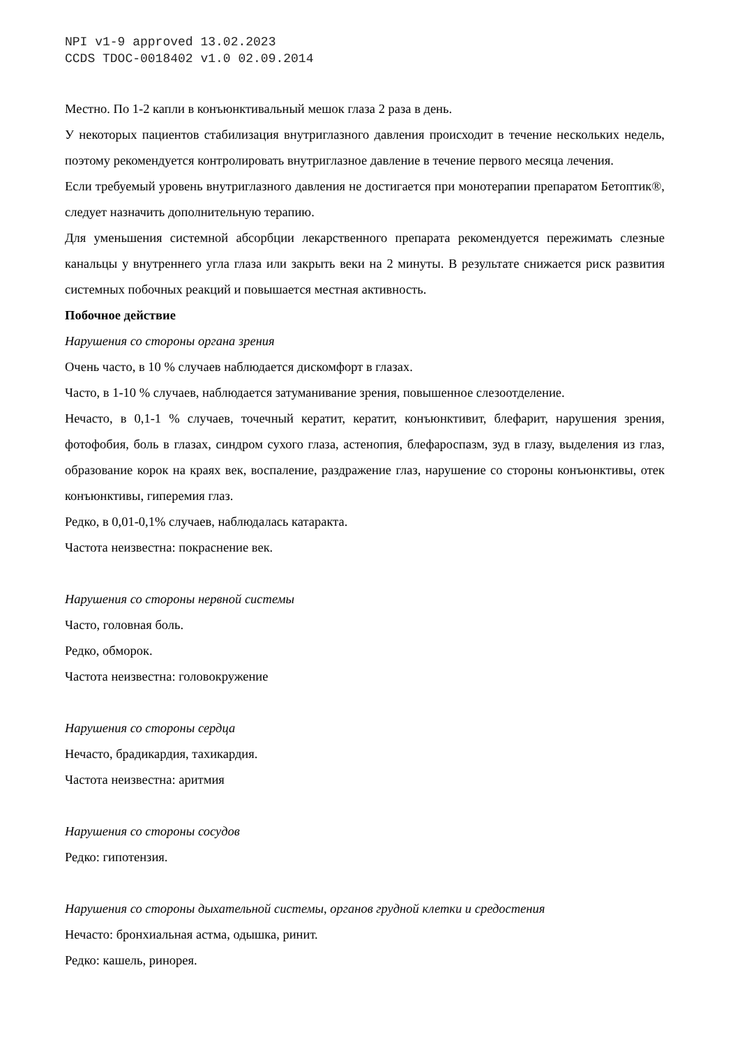NPI v1-9 approved 13.02.2023
CCDS TDOC-0018402 v1.0 02.09.2014
Местно. По 1-2 капли в конъюнктивальный мешок глаза 2 раза в день.
У некоторых пациентов стабилизация внутриглазного давления происходит в течение нескольких недель, поэтому рекомендуется контролировать внутриглазное давление в течение первого месяца лечения.
Если требуемый уровень внутриглазного давления не достигается при монотерапии препаратом Бетоптик®, следует назначить дополнительную терапию.
Для уменьшения системной абсорбции лекарственного препарата рекомендуется пережимать слезные канальцы у внутреннего угла глаза или закрыть веки на 2 минуты. В результате снижается риск развития системных побочных реакций и повышается местная активность.
Побочное действие
Нарушения со стороны органа зрения
Очень часто, в 10 % случаев наблюдается дискомфорт в глазах.
Часто, в 1-10 % случаев, наблюдается затуманивание зрения, повышенное слезоотделение.
Нечасто, в 0,1-1 % случаев, точечный кератит, кератит, конъюнктивит, блефарит, нарушения зрения, фотофобия, боль в глазах, синдром сухого глаза, астенопия, блефароспазм, зуд в глазу, выделения из глаз, образование корок на краях век, воспаление, раздражение глаз, нарушение со стороны конъюнктивы, отек конъюнктивы, гиперемия глаз.
Редко, в 0,01-0,1% случаев, наблюдалась катаракта.
Частота неизвестна: покраснение век.
Нарушения со стороны нервной системы
Часто, головная боль.
Редко, обморок.
Частота неизвестна: головокружение
Нарушения со стороны сердца
Нечасто, брадикардия, тахикардия.
Частота неизвестна: аритмия
Нарушения со стороны сосудов
Редко: гипотензия.
Нарушения со стороны дыхательной системы, органов грудной клетки и средостения
Нечасто: бронхиальная астма, одышка, ринит.
Редко: кашель, ринорея.